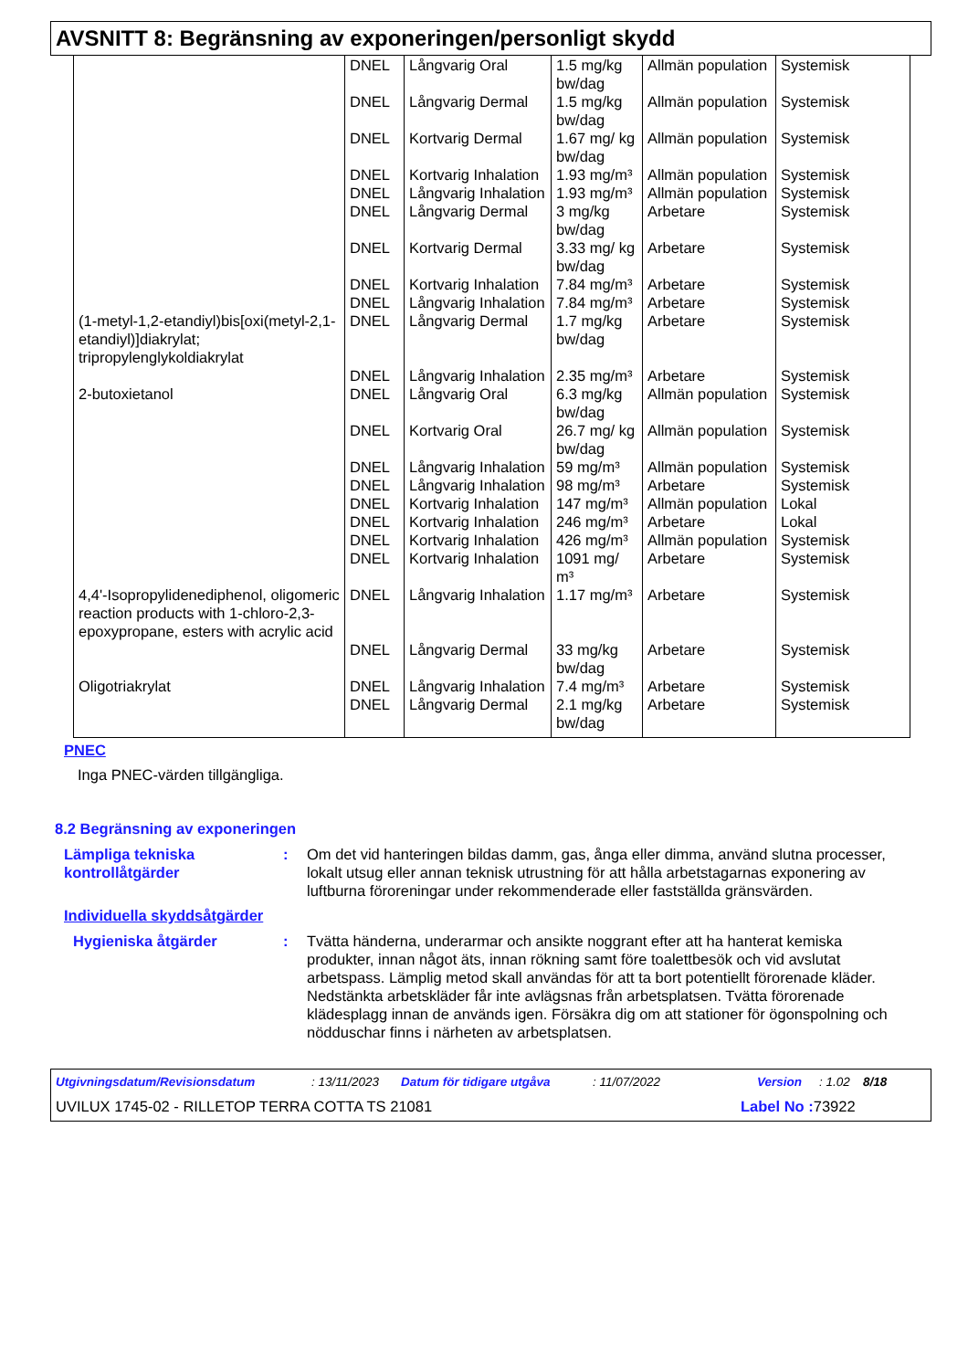AVSNITT 8: Begränsning av exponeringen/personligt skydd
| | DNEL | Långvarig Oral | 1.5 mg/kg bw/dag | Allmän population | Systemisk |
| | DNEL | Långvarig Dermal | 1.5 mg/kg bw/dag | Allmän population | Systemisk |
| | DNEL | Kortvarig Dermal | 1.67 mg/ kg bw/dag | Allmän population | Systemisk |
| | DNEL | Kortvarig Inhalation | 1.93 mg/m³ | Allmän population | Systemisk |
| | DNEL | Långvarig Inhalation | 1.93 mg/m³ | Allmän population | Systemisk |
| | DNEL | Långvarig Dermal | 3 mg/kg bw/dag | Arbetare | Systemisk |
| | DNEL | Kortvarig Dermal | 3.33 mg/ kg bw/dag | Arbetare | Systemisk |
| | DNEL | Kortvarig Inhalation | 7.84 mg/m³ | Arbetare | Systemisk |
| | DNEL | Långvarig Inhalation | 7.84 mg/m³ | Arbetare | Systemisk |
| (1-metyl-1,2-etandiyl)bis[oxi(metyl-2,1-etandiyl)]diakrylat; tripropylenglykoldiakrylat | DNEL | Långvarig Dermal | 1.7 mg/kg bw/dag | Arbetare | Systemisk |
| | DNEL | Långvarig Inhalation | 2.35 mg/m³ | Arbetare | Systemisk |
| 2-butoxietanol | DNEL | Långvarig Oral | 6.3 mg/kg bw/dag | Allmän population | Systemisk |
| | DNEL | Kortvarig Oral | 26.7 mg/ kg bw/dag | Allmän population | Systemisk |
| | DNEL | Långvarig Inhalation | 59 mg/m³ | Allmän population | Systemisk |
| | DNEL | Långvarig Inhalation | 98 mg/m³ | Arbetare | Systemisk |
| | DNEL | Kortvarig Inhalation | 147 mg/m³ | Allmän population | Lokal |
| | DNEL | Kortvarig Inhalation | 246 mg/m³ | Arbetare | Lokal |
| | DNEL | Kortvarig Inhalation | 426 mg/m³ | Allmän population | Systemisk |
| | DNEL | Kortvarig Inhalation | 1091 mg/ m³ | Arbetare | Systemisk |
| 4,4'-Isopropylidenediphenol, oligomeric reaction products with 1-chloro-2,3-epoxypropane, esters with acrylic acid | DNEL | Långvarig Inhalation | 1.17 mg/m³ | Arbetare | Systemisk |
| | DNEL | Långvarig Dermal | 33 mg/kg bw/dag | Arbetare | Systemisk |
| Oligotriakrylat | DNEL | Långvarig Inhalation | 7.4 mg/m³ | Arbetare | Systemisk |
| | DNEL | Långvarig Dermal | 2.1 mg/kg bw/dag | Arbetare | Systemisk |
PNEC
Inga PNEC-värden tillgängliga.
8.2 Begränsning av exponeringen
Lämpliga tekniska kontrollåtgärder
: Om det vid hanteringen bildas damm, gas, ånga eller dimma, använd slutna processer, lokalt utsug eller annan teknisk utrustning för att hålla arbetstagarnas exponering av luftburna föroreningar under rekommenderade eller fastställda gränsvärden.
Individuella skyddsåtgärder
Hygieniska åtgärder : Tvätta händerna, underarmar och ansikte noggrant efter att ha hanterat kemiska produkter, innan något äts, innan rökning samt före toalettbesök och vid avslutat arbetspass. Lämplig metod skall användas för att ta bort potentiellt förorenade kläder. Nedstänkta arbetskläder får inte avlägsnas från arbetsplatsen. Tvätta förorenade klädesplagg innan de används igen. Försäkra dig om att stationer för ögonspolning och nödduschar finns i närheten av arbetsplatsen.
Utgivningsdatum/Revisionsdatum: 13/11/2023 Datum för tidigare utgåva: 11/07/2022 Version: 1.02 8/18
UVILUX 1745-02 - RILLETOP TERRA COTTA TS 21081 Label No : 73922